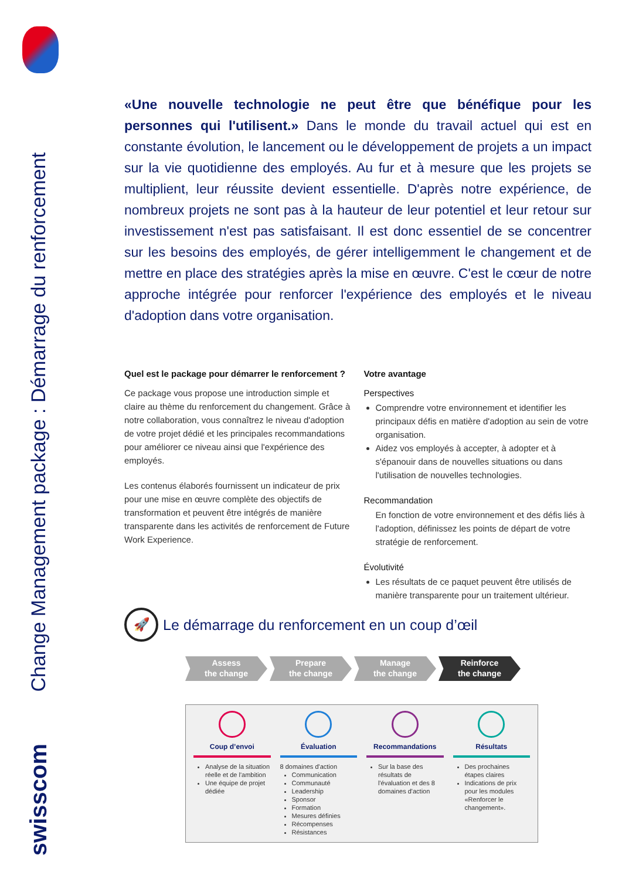Change Management package : Démarrage du renforcement
swisscom
«Une nouvelle technologie ne peut être que bénéfique pour les personnes qui l'utilisent.» Dans le monde du travail actuel qui est en constante évolution, le lancement ou le développement de projets a un impact sur la vie quotidienne des employés. Au fur et à mesure que les projets se multiplient, leur réussite devient essentielle. D'après notre expérience, de nombreux projets ne sont pas à la hauteur de leur potentiel et leur retour sur investissement n'est pas satisfaisant. Il est donc essentiel de se concentrer sur les besoins des employés, de gérer intelligemment le changement et de mettre en place des stratégies après la mise en œuvre. C'est le cœur de notre approche intégrée pour renforcer l'expérience des employés et le niveau d'adoption dans votre organisation.
Quel est le package pour démarrer le renforcement ?
Ce package vous propose une introduction simple et claire au thème du renforcement du changement. Grâce à notre collaboration, vous connaîtrez le niveau d'adoption de votre projet dédié et les principales recommandations pour améliorer ce niveau ainsi que l'expérience des employés.
Les contenus élaborés fournissent un indicateur de prix pour une mise en œuvre complète des objectifs de transformation et peuvent être intégrés de manière transparente dans les activités de renforcement de Future Work Experience.
Votre avantage
Perspectives
Comprendre votre environnement et identifier les principaux défis en matière d'adoption au sein de votre organisation.
Aidez vos employés à accepter, à adopter et à s'épanouir dans de nouvelles situations ou dans l'utilisation de nouvelles technologies.
Recommandation
En fonction de votre environnement et des défis liés à l'adoption, définissez les points de départ de votre stratégie de renforcement.
Évolutivité
Les résultats de ce paquet peuvent être utilisés de manière transparente pour un traitement ultérieur.
🚀
Le démarrage du renforcement en un coup d’œil
Assess
the change
Prepare
the change
Manage
the change
Reinforce
the change
Coup d’envoi
Analyse de la situation réelle et de l'ambition
Une équipe de projet dédiée
Évaluation
8 domaines d'action
Communication
Communauté
Leadership
Sponsor
Formation
Mesures définies
Récompenses
Résistances
Recommandations
Sur la base des résultats de l'évaluation et des 8 domaines d'action
Résultats
Des prochaines étapes claires
Indications de prix pour les modules «Renforcer le changement».